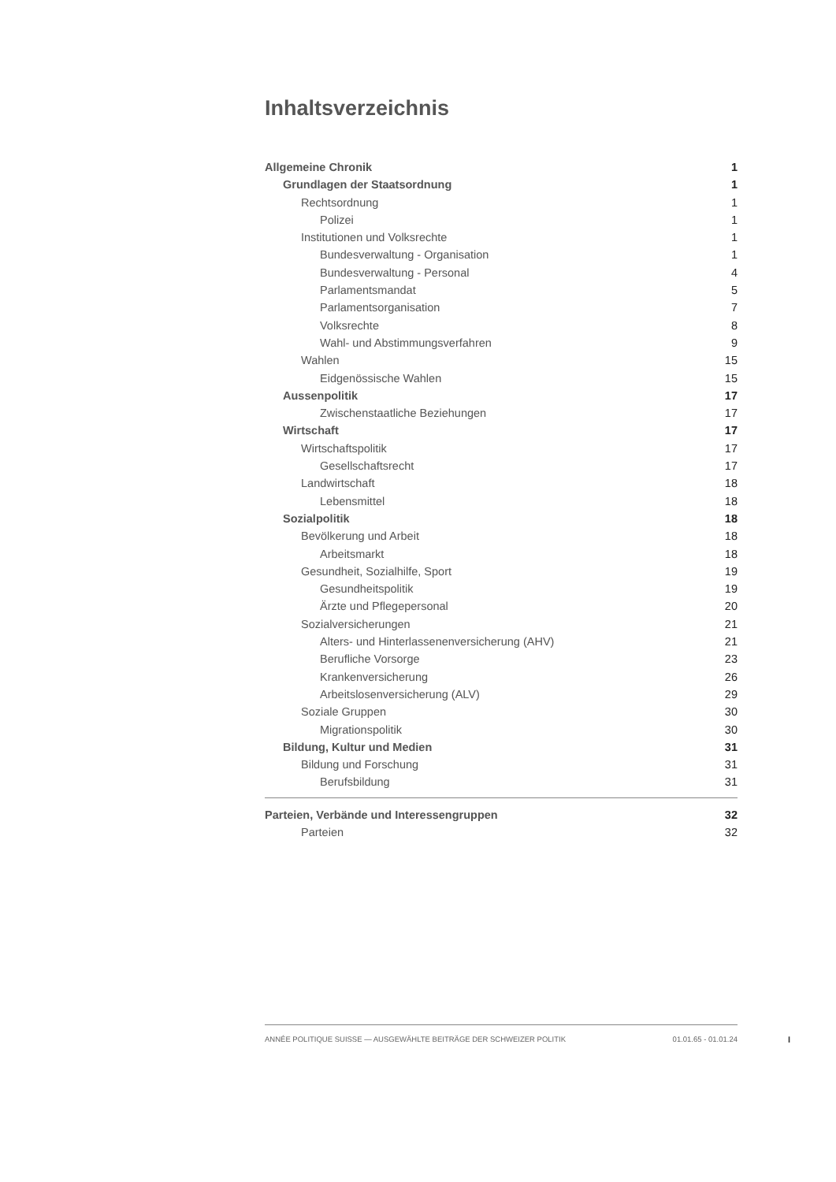Inhaltsverzeichnis
Allgemeine Chronik 1
Grundlagen der Staatsordnung 1
Rechtsordnung 1
Polizei 1
Institutionen und Volksrechte 1
Bundesverwaltung - Organisation 1
Bundesverwaltung - Personal 4
Parlamentsmandat 5
Parlamentsorganisation 7
Volksrechte 8
Wahl- und Abstimmungsverfahren 9
Wahlen 15
Eidgenössische Wahlen 15
Aussenpolitik 17
Zwischenstaatliche Beziehungen 17
Wirtschaft 17
Wirtschaftspolitik 17
Gesellschaftsrecht 17
Landwirtschaft 18
Lebensmittel 18
Sozialpolitik 18
Bevölkerung und Arbeit 18
Arbeitsmarkt 18
Gesundheit, Sozialhilfe, Sport 19
Gesundheitspolitik 19
Ärzte und Pflegepersonal 20
Sozialversicherungen 21
Alters- und Hinterlassenenversicherung (AHV) 21
Berufliche Vorsorge 23
Krankenversicherung 26
Arbeitslosenversicherung (ALV) 29
Soziale Gruppen 30
Migrationspolitik 30
Bildung, Kultur und Medien 31
Bildung und Forschung 31
Berufsbildung 31
Parteien, Verbände und Interessengruppen 32
Parteien 32
ANNÉE POLITIQUE SUISSE — AUSGEWÄHLTE BEITRÄGE DER SCHWEIZER POLITIK 01.01.65 - 01.01.24
I